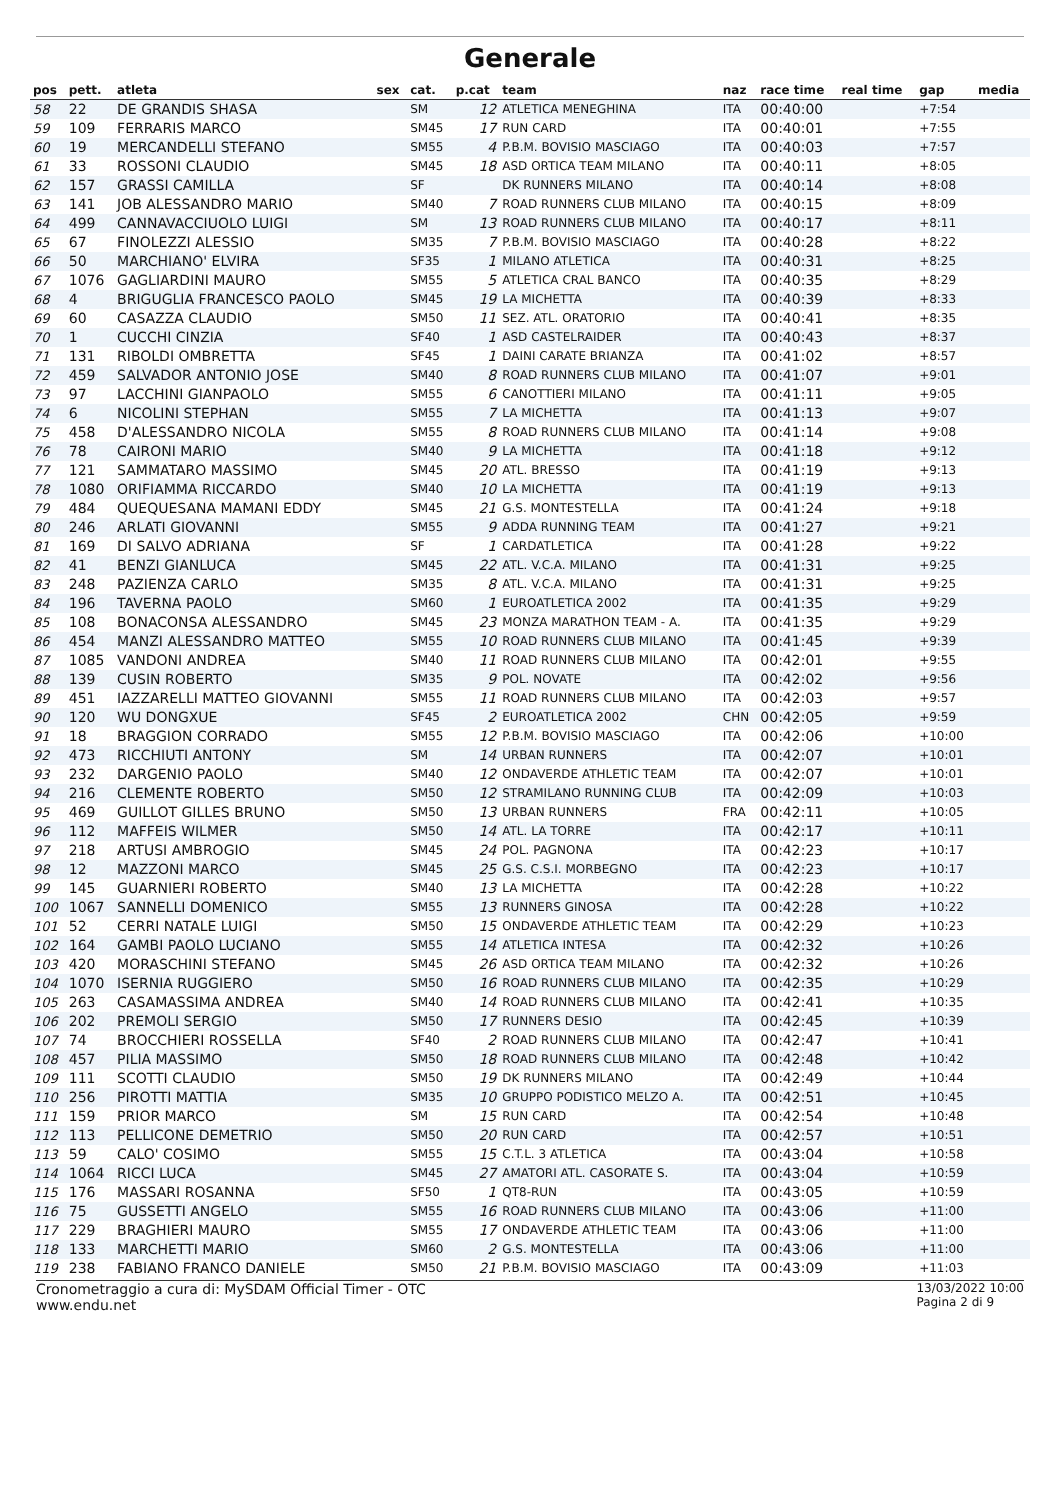Generale
| pos | pett. | atleta | sex | cat. | p.cat | team | naz | race time | real time | gap | media |
| --- | --- | --- | --- | --- | --- | --- | --- | --- | --- | --- | --- |
| 58 | 22 | DE GRANDIS SHASA | | SM | 12 | ATLETICA MENEGHINA | ITA | 00:40:00 | | +7:54 | |
| 59 | 109 | FERRARIS MARCO | | SM45 | 17 | RUN CARD | ITA | 00:40:01 | | +7:55 | |
| 60 | 19 | MERCANDELLI STEFANO | | SM55 | 4 | P.B.M. BOVISIO MASCIAGO | ITA | 00:40:03 | | +7:57 | |
| 61 | 33 | ROSSONI CLAUDIO | | SM45 | 18 | ASD ORTICA TEAM MILANO | ITA | 00:40:11 | | +8:05 | |
| 62 | 157 | GRASSI CAMILLA | | SF | | DK RUNNERS MILANO | ITA | 00:40:14 | | +8:08 | |
| 63 | 141 | JOB ALESSANDRO MARIO | | SM40 | 7 | ROAD RUNNERS CLUB MILANO | ITA | 00:40:15 | | +8:09 | |
| 64 | 499 | CANNAVACCIUOLO LUIGI | | SM | 13 | ROAD RUNNERS CLUB MILANO | ITA | 00:40:17 | | +8:11 | |
| 65 | 67 | FINOLEZZI ALESSIO | | SM35 | 7 | P.B.M. BOVISIO MASCIAGO | ITA | 00:40:28 | | +8:22 | |
| 66 | 50 | MARCHIANO' ELVIRA | | SF35 | 1 | MILANO ATLETICA | ITA | 00:40:31 | | +8:25 | |
| 67 | 1076 | GAGLIARDINI MAURO | | SM55 | 5 | ATLETICA CRAL BANCO | ITA | 00:40:35 | | +8:29 | |
| 68 | 4 | BRIGUGLIA FRANCESCO PAOLO | | SM45 | 19 | LA MICHETTA | ITA | 00:40:39 | | +8:33 | |
| 69 | 60 | CASAZZA CLAUDIO | | SM50 | 11 | SEZ. ATL. ORATORIO | ITA | 00:40:41 | | +8:35 | |
| 70 | 1 | CUCCHI CINZIA | | SF40 | 1 | ASD CASTELRAIDER | ITA | 00:40:43 | | +8:37 | |
| 71 | 131 | RIBOLDI OMBRETTA | | SF45 | 1 | DAINI CARATE BRIANZA | ITA | 00:41:02 | | +8:57 | |
| 72 | 459 | SALVADOR ANTONIO JOSE | | SM40 | 8 | ROAD RUNNERS CLUB MILANO | ITA | 00:41:07 | | +9:01 | |
| 73 | 97 | LACCHINI GIANPAOLO | | SM55 | 6 | CANOTTIERI MILANO | ITA | 00:41:11 | | +9:05 | |
| 74 | 6 | NICOLINI STEPHAN | | SM55 | 7 | LA MICHETTA | ITA | 00:41:13 | | +9:07 | |
| 75 | 458 | D'ALESSANDRO NICOLA | | SM55 | 8 | ROAD RUNNERS CLUB MILANO | ITA | 00:41:14 | | +9:08 | |
| 76 | 78 | CAIRONI MARIO | | SM40 | 9 | LA MICHETTA | ITA | 00:41:18 | | +9:12 | |
| 77 | 121 | SAMMATARO MASSIMO | | SM45 | 20 | ATL. BRESSO | ITA | 00:41:19 | | +9:13 | |
| 78 | 1080 | ORIFIAMMA RICCARDO | | SM40 | 10 | LA MICHETTA | ITA | 00:41:19 | | +9:13 | |
| 79 | 484 | QUEQUESANA MAMANI EDDY | | SM45 | 21 | G.S. MONTESTELLA | ITA | 00:41:24 | | +9:18 | |
| 80 | 246 | ARLATI GIOVANNI | | SM55 | 9 | ADDA RUNNING TEAM | ITA | 00:41:27 | | +9:21 | |
| 81 | 169 | DI SALVO ADRIANA | | SF | 1 | CARDATLETICA | ITA | 00:41:28 | | +9:22 | |
| 82 | 41 | BENZI GIANLUCA | | SM45 | 22 | ATL. V.C.A. MILANO | ITA | 00:41:31 | | +9:25 | |
| 83 | 248 | PAZIENZA CARLO | | SM35 | 8 | ATL. V.C.A. MILANO | ITA | 00:41:31 | | +9:25 | |
| 84 | 196 | TAVERNA PAOLO | | SM60 | 1 | EUROATLETICA 2002 | ITA | 00:41:35 | | +9:29 | |
| 85 | 108 | BONACONSA ALESSANDRO | | SM45 | 23 | MONZA MARATHON TEAM - A. | ITA | 00:41:35 | | +9:29 | |
| 86 | 454 | MANZI ALESSANDRO MATTEO | | SM55 | 10 | ROAD RUNNERS CLUB MILANO | ITA | 00:41:45 | | +9:39 | |
| 87 | 1085 | VANDONI ANDREA | | SM40 | 11 | ROAD RUNNERS CLUB MILANO | ITA | 00:42:01 | | +9:55 | |
| 88 | 139 | CUSIN ROBERTO | | SM35 | 9 | POL. NOVATE | ITA | 00:42:02 | | +9:56 | |
| 89 | 451 | IAZZARELLI MATTEO GIOVANNI | | SM55 | 11 | ROAD RUNNERS CLUB MILANO | ITA | 00:42:03 | | +9:57 | |
| 90 | 120 | WU DONGXUE | | SF45 | 2 | EUROATLETICA 2002 | CHN | 00:42:05 | | +9:59 | |
| 91 | 18 | BRAGGION CORRADO | | SM55 | 12 | P.B.M. BOVISIO MASCIAGO | ITA | 00:42:06 | | +10:00 | |
| 92 | 473 | RICCHIUTI ANTONY | | SM | 14 | URBAN RUNNERS | ITA | 00:42:07 | | +10:01 | |
| 93 | 232 | DARGENIO PAOLO | | SM40 | 12 | ONDAVERDE ATHLETIC TEAM | ITA | 00:42:07 | | +10:01 | |
| 94 | 216 | CLEMENTE ROBERTO | | SM50 | 12 | STRAMILANO RUNNING CLUB | ITA | 00:42:09 | | +10:03 | |
| 95 | 469 | GUILLOT GILLES BRUNO | | SM50 | 13 | URBAN RUNNERS | FRA | 00:42:11 | | +10:05 | |
| 96 | 112 | MAFFEIS WILMER | | SM50 | 14 | ATL. LA TORRE | ITA | 00:42:17 | | +10:11 | |
| 97 | 218 | ARTUSI AMBROGIO | | SM45 | 24 | POL. PAGNONA | ITA | 00:42:23 | | +10:17 | |
| 98 | 12 | MAZZONI MARCO | | SM45 | 25 | G.S. C.S.I. MORBEGNO | ITA | 00:42:23 | | +10:17 | |
| 99 | 145 | GUARNIERI ROBERTO | | SM40 | 13 | LA MICHETTA | ITA | 00:42:28 | | +10:22 | |
| 100 | 1067 | SANNELLI DOMENICO | | SM55 | 13 | RUNNERS GINOSA | ITA | 00:42:28 | | +10:22 | |
| 101 | 52 | CERRI NATALE LUIGI | | SM50 | 15 | ONDAVERDE ATHLETIC TEAM | ITA | 00:42:29 | | +10:23 | |
| 102 | 164 | GAMBI PAOLO LUCIANO | | SM55 | 14 | ATLETICA INTESA | ITA | 00:42:32 | | +10:26 | |
| 103 | 420 | MORASCHINI STEFANO | | SM45 | 26 | ASD ORTICA TEAM MILANO | ITA | 00:42:32 | | +10:26 | |
| 104 | 1070 | ISERNIA RUGGIERO | | SM50 | 16 | ROAD RUNNERS CLUB MILANO | ITA | 00:42:35 | | +10:29 | |
| 105 | 263 | CASAMASSIMA ANDREA | | SM40 | 14 | ROAD RUNNERS CLUB MILANO | ITA | 00:42:41 | | +10:35 | |
| 106 | 202 | PREMOLI SERGIO | | SM50 | 17 | RUNNERS DESIO | ITA | 00:42:45 | | +10:39 | |
| 107 | 74 | BROCCHIERI ROSSELLA | | SF40 | 2 | ROAD RUNNERS CLUB MILANO | ITA | 00:42:47 | | +10:41 | |
| 108 | 457 | PILIA MASSIMO | | SM50 | 18 | ROAD RUNNERS CLUB MILANO | ITA | 00:42:48 | | +10:42 | |
| 109 | 111 | SCOTTI CLAUDIO | | SM50 | 19 | DK RUNNERS MILANO | ITA | 00:42:49 | | +10:44 | |
| 110 | 256 | PIROTTI MATTIA | | SM35 | 10 | GRUPPO PODISTICO MELZO A. | ITA | 00:42:51 | | +10:45 | |
| 111 | 159 | PRIOR MARCO | | SM | 15 | RUN CARD | ITA | 00:42:54 | | +10:48 | |
| 112 | 113 | PELLICONE DEMETRIO | | SM50 | 20 | RUN CARD | ITA | 00:42:57 | | +10:51 | |
| 113 | 59 | CALO' COSIMO | | SM55 | 15 | C.T.L. 3 ATLETICA | ITA | 00:43:04 | | +10:58 | |
| 114 | 1064 | RICCI LUCA | | SM45 | 27 | AMATORI ATL. CASORATE S. | ITA | 00:43:04 | | +10:59 | |
| 115 | 176 | MASSARI ROSANNA | | SF50 | 1 | QT8-RUN | ITA | 00:43:05 | | +10:59 | |
| 116 | 75 | GUSSETTI ANGELO | | SM55 | 16 | ROAD RUNNERS CLUB MILANO | ITA | 00:43:06 | | +11:00 | |
| 117 | 229 | BRAGHIERI MAURO | | SM55 | 17 | ONDAVERDE ATHLETIC TEAM | ITA | 00:43:06 | | +11:00 | |
| 118 | 133 | MARCHETTI MARIO | | SM60 | 2 | G.S. MONTESTELLA | ITA | 00:43:06 | | +11:00 | |
| 119 | 238 | FABIANO FRANCO DANIELE | | SM50 | 21 | P.B.M. BOVISIO MASCIAGO | ITA | 00:43:09 | | +11:03 | |
Cronometraggio a cura di: MySDAM Official Timer - OTC
www.endu.net
13/03/2022 10:00
Pagina 2 di 9